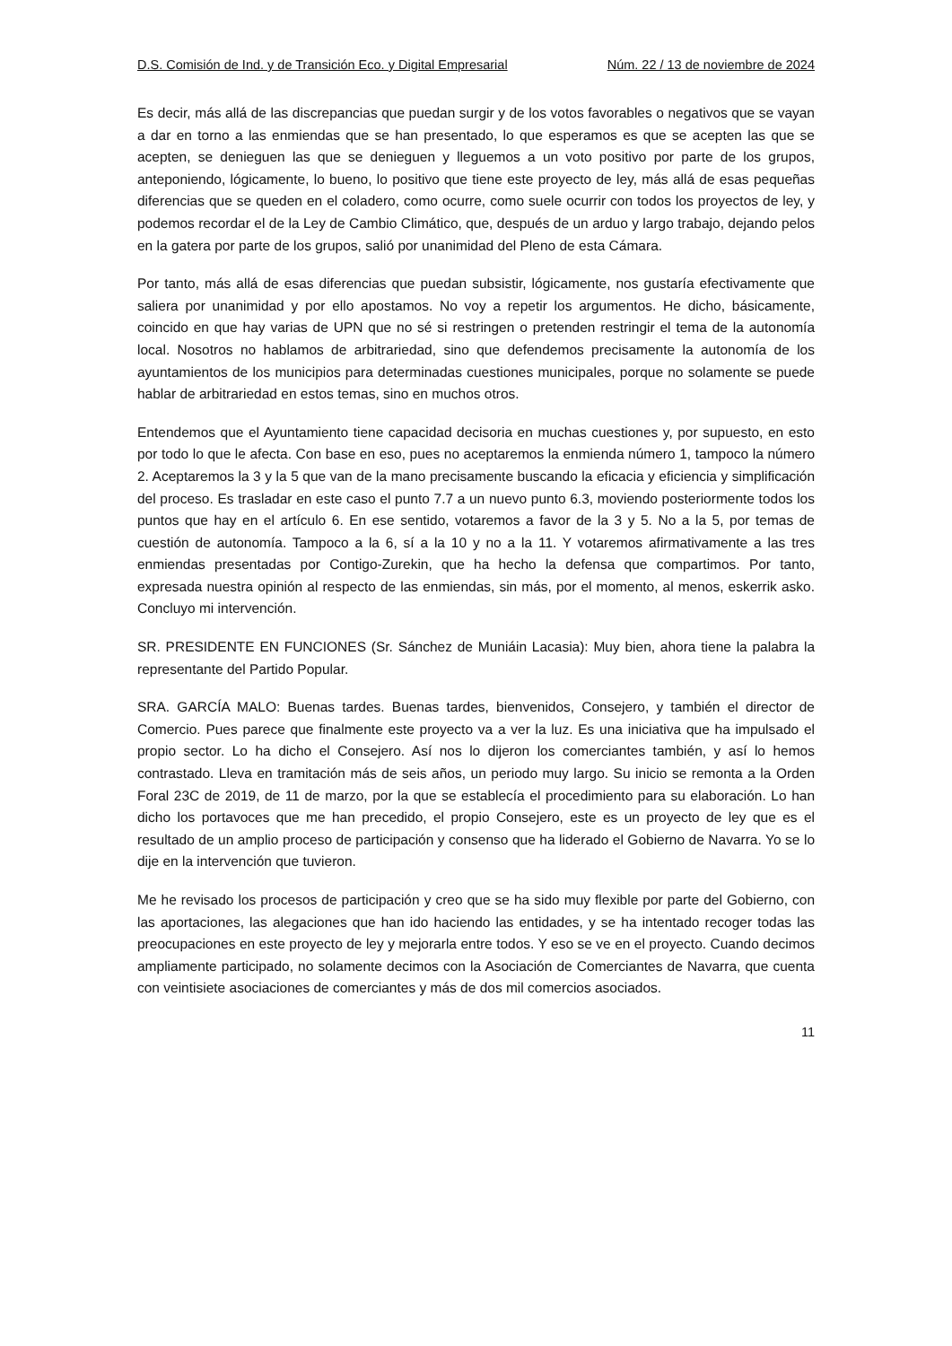D.S. Comisión de Ind. y de Transición Eco. y Digital Empresarial Núm. 22 / 13 de noviembre de 2024
Es decir, más allá de las discrepancias que puedan surgir y de los votos favorables o negativos que se vayan a dar en torno a las enmiendas que se han presentado, lo que esperamos es que se acepten las que se acepten, se denieguen las que se denieguen y lleguemos a un voto positivo por parte de los grupos, anteponiendo, lógicamente, lo bueno, lo positivo que tiene este proyecto de ley, más allá de esas pequeñas diferencias que se queden en el coladero, como ocurre, como suele ocurrir con todos los proyectos de ley, y podemos recordar el de la Ley de Cambio Climático, que, después de un arduo y largo trabajo, dejando pelos en la gatera por parte de los grupos, salió por unanimidad del Pleno de esta Cámara.
Por tanto, más allá de esas diferencias que puedan subsistir, lógicamente, nos gustaría efectivamente que saliera por unanimidad y por ello apostamos. No voy a repetir los argumentos. He dicho, básicamente, coincido en que hay varias de UPN que no sé si restringen o pretenden restringir el tema de la autonomía local. Nosotros no hablamos de arbitrariedad, sino que defendemos precisamente la autonomía de los ayuntamientos de los municipios para determinadas cuestiones municipales, porque no solamente se puede hablar de arbitrariedad en estos temas, sino en muchos otros.
Entendemos que el Ayuntamiento tiene capacidad decisoria en muchas cuestiones y, por supuesto, en esto por todo lo que le afecta. Con base en eso, pues no aceptaremos la enmienda número 1, tampoco la número 2. Aceptaremos la 3 y la 5 que van de la mano precisamente buscando la eficacia y eficiencia y simplificación del proceso. Es trasladar en este caso el punto 7.7 a un nuevo punto 6.3, moviendo posteriormente todos los puntos que hay en el artículo 6. En ese sentido, votaremos a favor de la 3 y 5. No a la 5, por temas de cuestión de autonomía. Tampoco a la 6, sí a la 10 y no a la 11. Y votaremos afirmativamente a las tres enmiendas presentadas por Contigo-Zurekin, que ha hecho la defensa que compartimos. Por tanto, expresada nuestra opinión al respecto de las enmiendas, sin más, por el momento, al menos, eskerrik asko. Concluyo mi intervención.
SR. PRESIDENTE EN FUNCIONES (Sr. Sánchez de Muniáin Lacasia): Muy bien, ahora tiene la palabra la representante del Partido Popular.
SRA. GARCÍA MALO: Buenas tardes. Buenas tardes, bienvenidos, Consejero, y también el director de Comercio. Pues parece que finalmente este proyecto va a ver la luz. Es una iniciativa que ha impulsado el propio sector. Lo ha dicho el Consejero. Así nos lo dijeron los comerciantes también, y así lo hemos contrastado. Lleva en tramitación más de seis años, un periodo muy largo. Su inicio se remonta a la Orden Foral 23C de 2019, de 11 de marzo, por la que se establecía el procedimiento para su elaboración. Lo han dicho los portavoces que me han precedido, el propio Consejero, este es un proyecto de ley que es el resultado de un amplio proceso de participación y consenso que ha liderado el Gobierno de Navarra. Yo se lo dije en la intervención que tuvieron.
Me he revisado los procesos de participación y creo que se ha sido muy flexible por parte del Gobierno, con las aportaciones, las alegaciones que han ido haciendo las entidades, y se ha intentado recoger todas las preocupaciones en este proyecto de ley y mejorarla entre todos. Y eso se ve en el proyecto. Cuando decimos ampliamente participado, no solamente decimos con la Asociación de Comerciantes de Navarra, que cuenta con veintisiete asociaciones de comerciantes y más de dos mil comercios asociados.
11